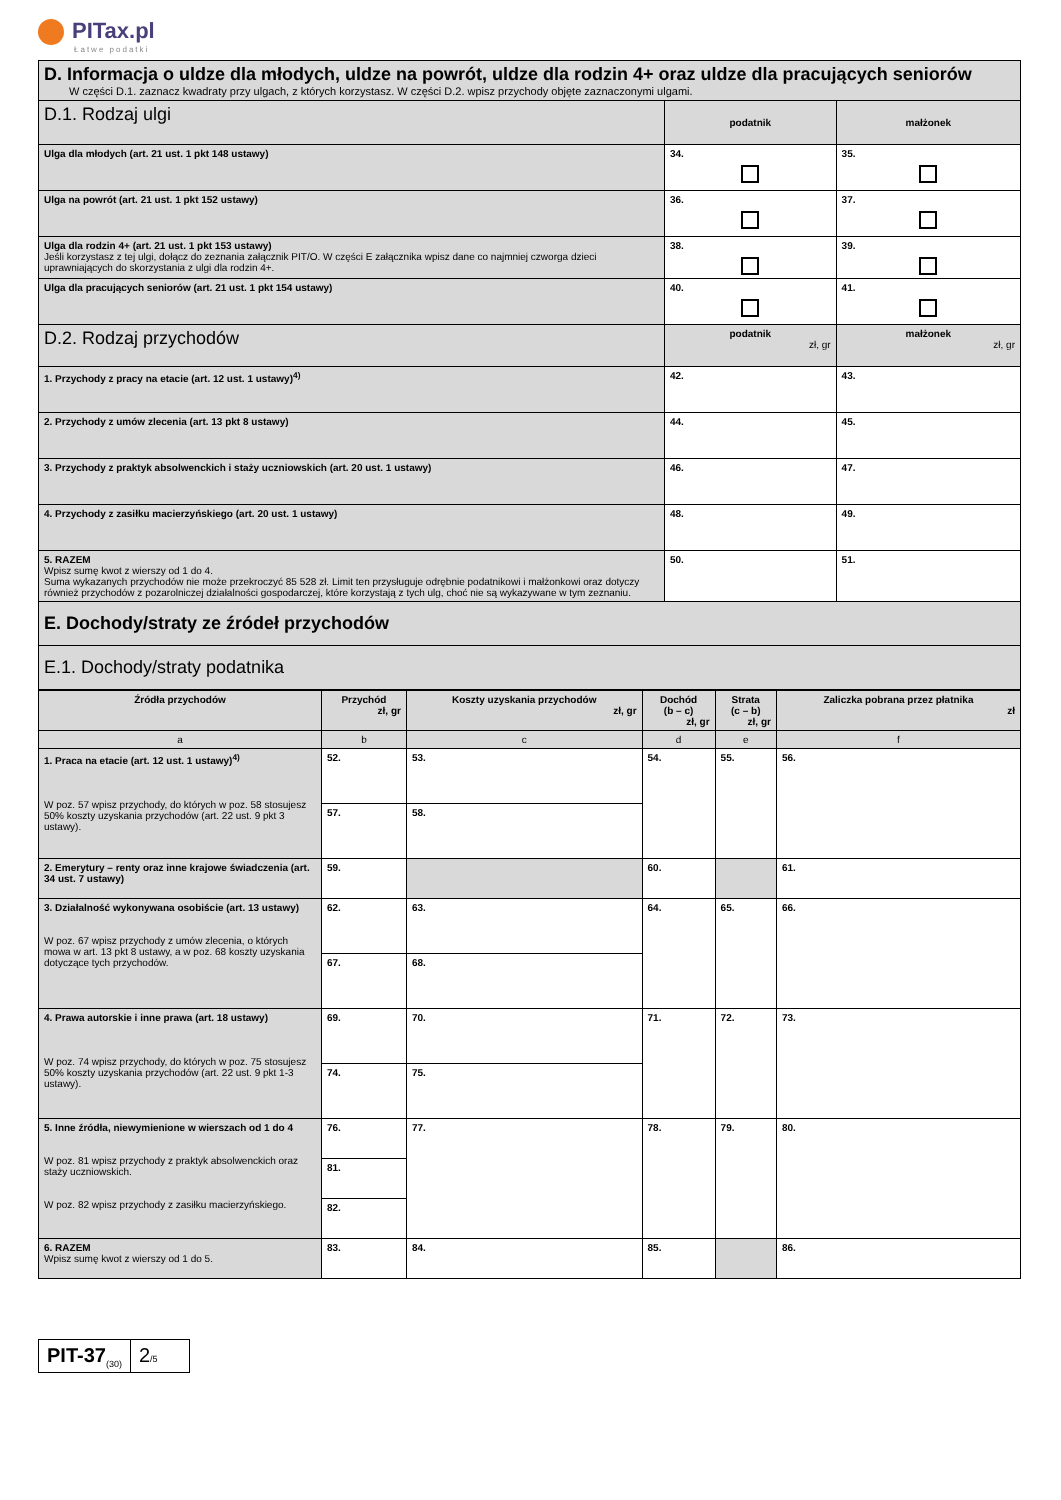PITax.pl
Łatwe podatki
| D. Informacja o uldze dla młodych, uldze na powrót, uldze dla rodzin 4+ oraz uldze dla pracujących seniorów W części D.1. zaznacz kwadraty przy ulgach, z których korzystasz. W części D.2. wpisz przychody objęte zaznaczonymi ulgami. | | |
| D.1. Rodzaj ulgi | podatnik | małżonek |
| Ulga dla młodych (art. 21 ust. 1 pkt 148 ustawy) | 34. | 35. |
| Ulga na powrót (art. 21 ust. 1 pkt 152 ustawy) | 36. | 37. |
| Ulga dla rodzin 4+ (art. 21 ust. 1 pkt 153 ustawy) Jeśli korzystasz z tej ulgi, dołącz do zeznania załącznik PIT/O. W części E załącznika wpisz dane co najmniej czworga dzieci uprawniających do skorzystania z ulgi dla rodzin 4+. | 38. | 39. |
| Ulga dla pracujących seniorów (art. 21 ust. 1 pkt 154 ustawy) | 40. | 41. |
| D.2. Rodzaj przychodów | podatnik zł, gr | małżonek zł, gr |
| 1. Przychody z pracy na etacie (art. 12 ust. 1 ustawy)<sup>4)</sup> | 42. | 43. |
| 2. Przychody z umów zlecenia (art. 13 pkt 8 ustawy) | 44. | 45. |
| 3. Przychody z praktyk absolwenckich i staży uczniowskich (art. 20 ust. 1 ustawy) | 46. | 47. |
| 4. Przychody z zasiłku macierzyńskiego (art. 20 ust. 1 ustawy) | 48. | 49. |
| 5. RAZEM Wpisz sumę kwot z wierszy od 1 do 4. Suma wykazanych przychodów nie może przekroczyć 85 528 zł. Limit ten przysługuje odrębnie podatnikowi i małżonkowi oraz dotyczy również przychodów z pozarolniczej działalności gospodarczej, które korzystają z tych ulg, choć nie są wykazywane w tym zeznaniu. | 50. | 51. |
| E. Dochody/straty ze źródeł przychodów | | |
| E.1. Dochody/straty podatnika | | |
| Źródła przychodów | Przychód zł, gr | Koszty uzyskania przychodów zł, gr | Dochód (b – c) zł, gr | Strata (c – b) zł, gr | Zaliczka pobrana przez płatnika zł |
| --- | --- | --- | --- | --- | --- |
| a | b | c | d | e | f |
| 1. Praca na etacie (art. 12 ust. 1 ustawy)<sup>4)</sup> W poz. 57 wpisz przychody, do których w poz. 58 stosujesz 50% koszty uzyskania przychodów (art. 22 ust. 9 pkt 3 ustawy). | 52. | 53. | 54. | 55. | 56. |
| | 57. | 58. | | | |
| 2. Emerytury – renty oraz inne krajowe świadczenia (art. 34 ust. 7 ustawy) | 59. | | 60. | | 61. |
| 3. Działalność wykonywana osobiście (art. 13 ustawy) W poz. 67 wpisz przychody z umów zlecenia, o których mowa w art. 13 pkt 8 ustawy, a w poz. 68 koszty uzyskania dotyczące tych przychodów. | 62. | 63. | 64. | 65. | 66. |
| | 67. | 68. | | | |
| 4. Prawa autorskie i inne prawa (art. 18 ustawy) W poz. 74 wpisz przychody, do których w poz. 75 stosujesz 50% koszty uzyskania przychodów (art. 22 ust. 9 pkt 1-3 ustawy). | 69. | 70. | 71. | 72. | 73. |
| | 74. | 75. | | | |
| 5. Inne źródła, niewymienione w wierszach od 1 do 4 W poz. 81 wpisz przychody z praktyk absolwenckich oraz staży uczniowskich. W poz. 82 wpisz przychody z zasiłku macierzyńskiego. | 76. | 77. | 78. | 79. | 80. |
| | 81. | | | | |
| | 82. | | | | |
| 6. RAZEM Wpisz sumę kwot z wierszy od 1 do 5. | 83. | 84. | 85. | | 86. |
PIT-37<sub>(30)</sub>
2/5